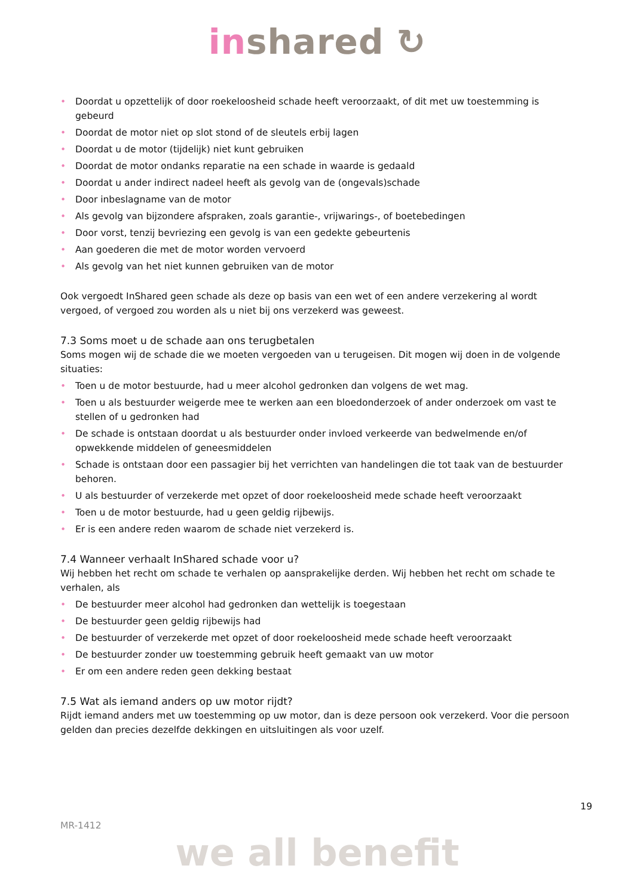inshared ↻
• Doordat u opzettelijk of door roekeloosheid schade heeft veroorzaakt, of dit met uw toestemming is gebeurd
• Doordat de motor niet op slot stond of de sleutels erbij lagen
• Doordat u de motor (tijdelijk) niet kunt gebruiken
• Doordat de motor ondanks reparatie na een schade in waarde is gedaald
• Doordat u ander indirect nadeel heeft als gevolg van de (ongevals)schade
• Door inbeslagname van de motor
• Als gevolg van bijzondere afspraken, zoals garantie-, vrijwarings-, of boetebedingen
• Door vorst, tenzij bevriezing een gevolg is van een gedekte gebeurtenis
• Aan goederen die met de motor worden vervoerd
• Als gevolg van het niet kunnen gebruiken van de motor
Ook vergoedt InShared geen schade als deze op basis van een wet of een andere verzekering al wordt vergoed, of vergoed zou worden als u niet bij ons verzekerd was geweest.
7.3 Soms moet u de schade aan ons terugbetalen
Soms mogen wij de schade die we moeten vergoeden van u terugeisen. Dit mogen wij doen in de volgende situaties:
• Toen u de motor bestuurde, had u meer alcohol gedronken dan volgens de wet mag.
• Toen u als bestuurder weigerde mee te werken aan een bloedonderzoek of ander onderzoek om vast te stellen of u gedronken had
• De schade is ontstaan doordat u als bestuurder onder invloed verkeerde van bedwelmende en/of opwekkende middelen of geneesmiddelen
• Schade is ontstaan door een passagier bij het verrichten van handelingen die tot taak van de bestuurder behoren.
• U als bestuurder of verzekerde met opzet of door roekeloosheid mede schade heeft veroorzaakt
• Toen u de motor bestuurde, had u geen geldig rijbewijs.
• Er is een andere reden waarom de schade niet verzekerd is.
7.4 Wanneer verhaalt InShared schade voor u?
Wij hebben het recht om schade te verhalen op aansprakelijke derden. Wij hebben het recht om schade te verhalen, als
• De bestuurder meer alcohol had gedronken dan wettelijk is toegestaan
• De bestuurder geen geldig rijbewijs had
• De bestuurder of verzekerde met opzet of door roekeloosheid mede schade heeft veroorzaakt
• De bestuurder zonder uw toestemming gebruik heeft gemaakt van uw motor
• Er om een andere reden geen dekking bestaat
7.5 Wat als iemand anders op uw motor rijdt?
Rijdt iemand anders met uw toestemming op uw motor, dan is deze persoon ook verzekerd. Voor die persoon gelden dan precies dezelfde dekkingen en uitsluitingen als voor uzelf.
19
MR-1412
we all benefit